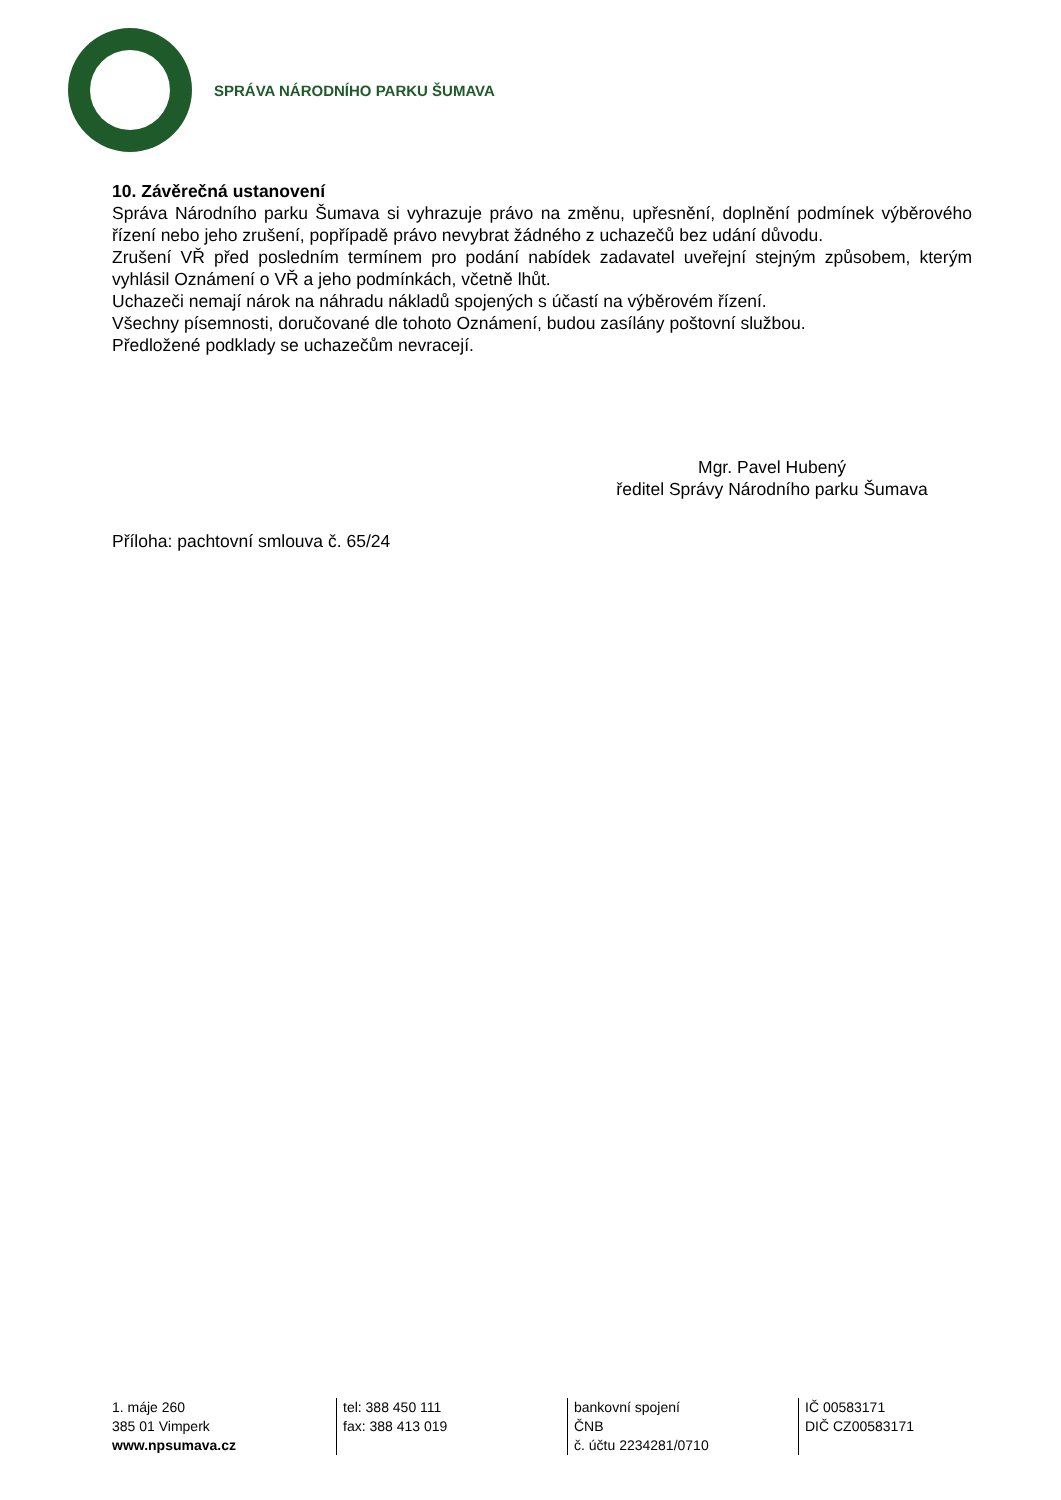SPRÁVA NÁRODNÍHO PARKU ŠUMAVA
10. Závěrečná ustanovení
Správa Národního parku Šumava si vyhrazuje právo na změnu, upřesnění, doplnění podmínek výběrového řízení nebo jeho zrušení, popřípadě právo nevybrat žádného z uchazečů bez udání důvodu.
Zrušení VŘ před posledním termínem pro podání nabídek zadavatel uveřejní stejným způsobem, kterým vyhlásil Oznámení o VŘ a jeho podmínkách, včetně lhůt.
Uchazeči nemají nárok na náhradu nákladů spojených s účastí na výběrovém řízení.
Všechny písemnosti, doručované dle tohoto Oznámení, budou zasílány poštovní službou.
Předložené podklady se uchazečům nevracejí.
Mgr. Pavel Hubený
ředitel Správy Národního parku Šumava
Příloha: pachtovní smlouva č. 65/24
1. máje 260
385 01 Vimperk
www.npsumava.cz
tel: 388 450 111
fax: 388 413 019
bankovní spojení
ČNB
č. účtu 2234281/0710
IČ 00583171
DIČ CZ00583171